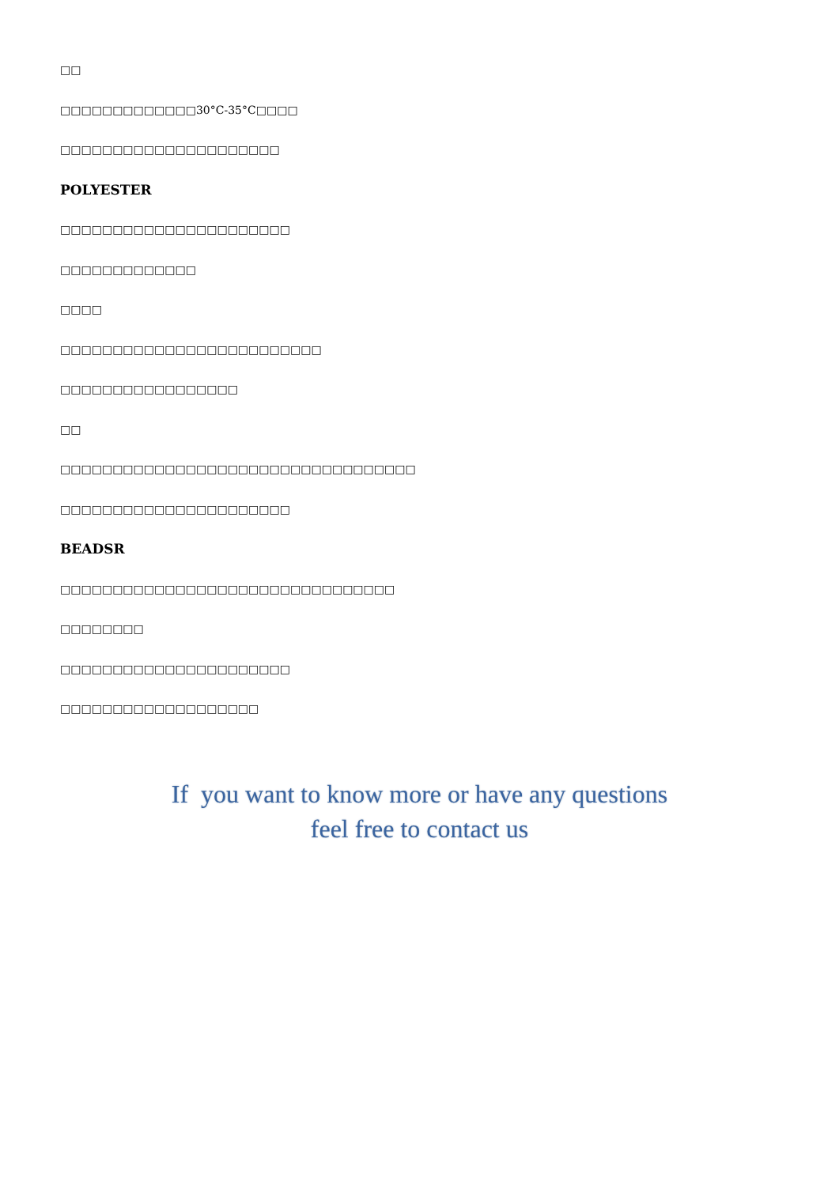□□
□□□□□□□□□□□□□30°C-35°C□□□□
□□□□□□□□□□□□□□□□□□□□□
POLYESTER
□□□□□□□□□□□□□□□□□□□□□□
□□□□□□□□□□□□□
□□□□
□□□□□□□□□□□□□□□□□□□□□□□□□
□□□□□□□□□□□□□□□□□
□□
□□□□□□□□□□□□□□□□□□□□□□□□□□□□□□□□□□
□□□□□□□□□□□□□□□□□□□□□□
BEADSR
□□□□□□□□□□□□□□□□□□□□□□□□□□□□□□□□
□□□□□□□□
□□□□□□□□□□□□□□□□□□□□□□
□□□□□□□□□□□□□□□□□□□
If you want to know more or have any questions
feel free to contact us